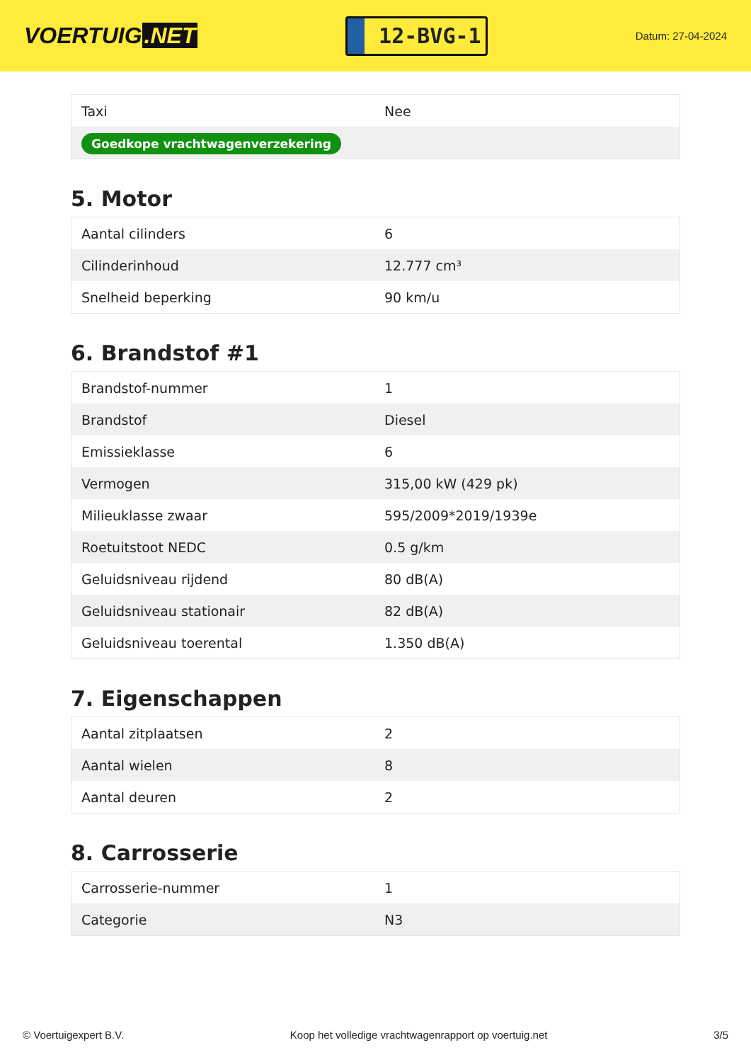VOERTUIG.NET
12-BVG-1
Datum: 27-04-2024
| Taxi | Nee |
| Goedkope vrachtwagenverzekering | |
5. Motor
| Aantal cilinders | 6 |
| Cilinderinhoud | 12.777 cm³ |
| Snelheid beperking | 90 km/u |
6. Brandstof #1
| Brandstof-nummer | 1 |
| Brandstof | Diesel |
| Emissieklasse | 6 |
| Vermogen | 315,00 kW (429 pk) |
| Milieuklasse zwaar | 595/2009*2019/1939e |
| Roetuitstoot NEDC | 0.5 g/km |
| Geluidsniveau rijdend | 80 dB(A) |
| Geluidsniveau stationair | 82 dB(A) |
| Geluidsniveau toerental | 1.350 dB(A) |
7. Eigenschappen
| Aantal zitplaatsen | 2 |
| Aantal wielen | 8 |
| Aantal deuren | 2 |
8. Carrosserie
| Carrosserie-nummer | 1 |
| Categorie | N3 |
© Voertuigexpert B.V. Koop het volledige vrachtwagenrapport op voertuig.net 3/5